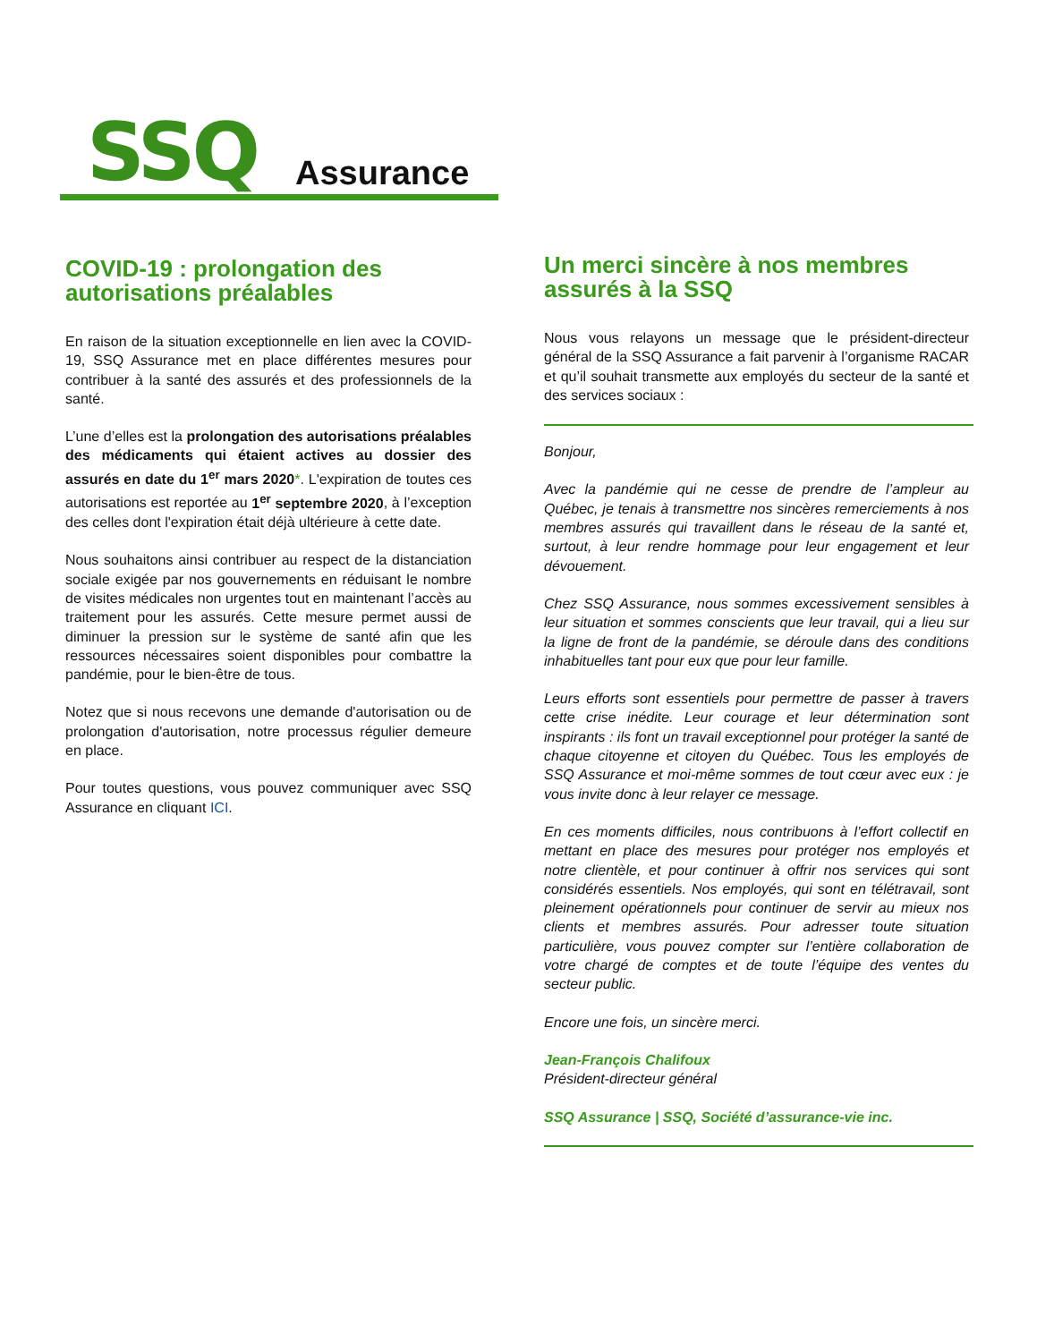SSQ Assurance
COVID-19 : prolongation des autorisations préalables
En raison de la situation exceptionnelle en lien avec la COVID-19, SSQ Assurance met en place différentes mesures pour contribuer à la santé des assurés et des professionnels de la santé.
L’une d’elles est la prolongation des autorisations préalables des médicaments qui étaient actives au dossier des assurés en date du 1<sup>er</sup> mars 2020*. L'expiration de toutes ces autorisations est reportée au 1<sup>er</sup> septembre 2020, à l’exception des celles dont l'expiration était déjà ultérieure à cette date.
Nous souhaitons ainsi contribuer au respect de la distanciation sociale exigée par nos gouvernements en réduisant le nombre de visites médicales non urgentes tout en maintenant l’accès au traitement pour les assurés. Cette mesure permet aussi de diminuer la pression sur le système de santé afin que les ressources nécessaires soient disponibles pour combattre la pandémie, pour le bien-être de tous.
Notez que si nous recevons une demande d'autorisation ou de prolongation d'autorisation, notre processus régulier demeure en place.
Pour toutes questions, vous pouvez communiquer avec SSQ Assurance en cliquant ICI.
Un merci sincère à nos membres assurés à la SSQ
Nous vous relayons un message que le président-directeur général de la SSQ Assurance a fait parvenir à l’organisme RACAR et qu’il souhait transmette aux employés du secteur de la santé et des services sociaux :
Bonjour,
Avec la pandémie qui ne cesse de prendre de l’ampleur au Québec, je tenais à transmettre nos sincères remerciements à nos membres assurés qui travaillent dans le réseau de la santé et, surtout, à leur rendre hommage pour leur engagement et leur dévouement.
Chez SSQ Assurance, nous sommes excessivement sensibles à leur situation et sommes conscients que leur travail, qui a lieu sur la ligne de front de la pandémie, se déroule dans des conditions inhabituelles tant pour eux que pour leur famille.
Leurs efforts sont essentiels pour permettre de passer à travers cette crise inédite. Leur courage et leur détermination sont inspirants : ils font un travail exceptionnel pour protéger la santé de chaque citoyenne et citoyen du Québec. Tous les employés de SSQ Assurance et moi-même sommes de tout cœur avec eux : je vous invite donc à leur relayer ce message.
En ces moments difficiles, nous contribuons à l’effort collectif en mettant en place des mesures pour protéger nos employés et notre clientèle, et pour continuer à offrir nos services qui sont considérés essentiels. Nos employés, qui sont en télétravail, sont pleinement opérationnels pour continuer de servir au mieux nos clients et membres assurés. Pour adresser toute situation particulière, vous pouvez compter sur l’entière collaboration de votre chargé de comptes et de toute l’équipe des ventes du secteur public.
Encore une fois, un sincère merci.
Jean-François Chalifoux
Président-directeur général
SSQ Assurance | SSQ, Société d’assurance-vie inc.